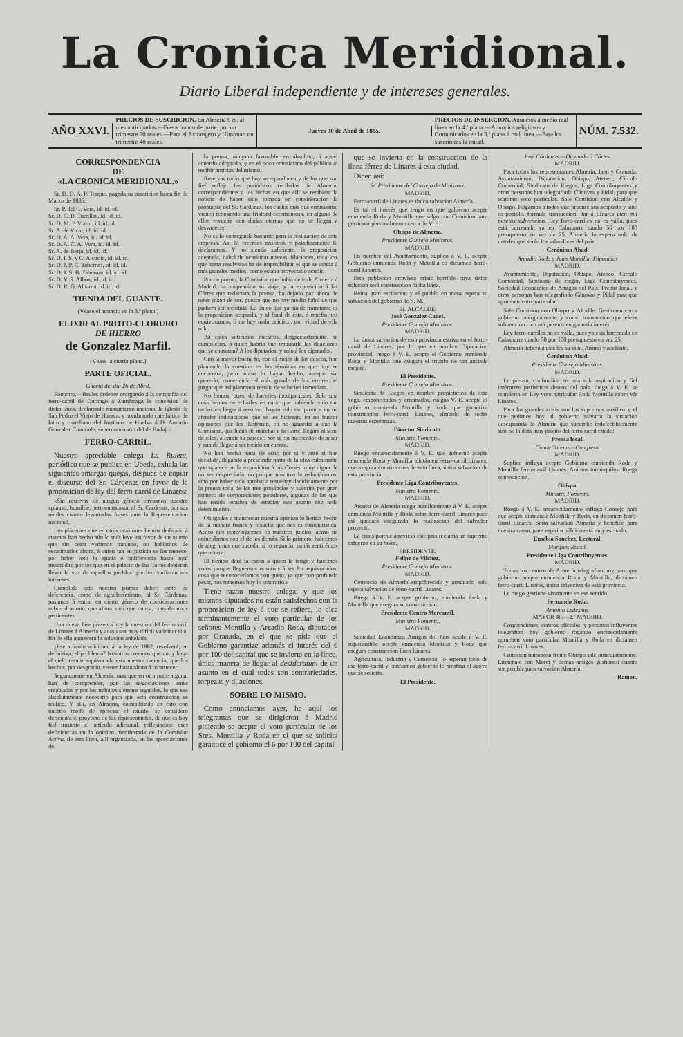La Cronica Meridional.
Diario Liberal independiente y de intereses generales.
AÑO XXVI.
PRECIOS DE SUSCRICION. En Almería 6 rs. al mes anticipados.—Fuera franco de porte, por un trimestre 20 reales.—Para el Extrangero y Ultramar, un trimestre 40 reales.
Juéves 30 de Abril de 1885.
PRECIOS DE INSERCION. Anuncios á medio real línea en la 4.ª plana.—Anuncios religiosos y Comunicados en la 3.ª plana á real línea.—Para los suscritores la mitad.
NÚM. 7.532.
CORRESPONDENCIA
DE
«LA CRONICA MERIDIONAL.»
Sr. D. D. A. P. Terque, pagada su suscricion hasta fin de Marzo de 1885.
Sr. P. del C. Vera, id. id. id.
Sr. D. C. R. Turrillas, id. id. id.
Sr. D. M. P. Viator, id. id. id.
Sr. A. de Vicar, id. id. id.
Sr. D. A. A. Vera, id. id. id.
Sr. D. A. C. A. Vera, id. id. id.
Sr. A. de Berja, id. id. id.
Sr. D. I. S. y C. Alcudia, id. id. id.
Sr. D. J. P. C. Tabernas, id. id. id.
Sr. D. J. S. B. Tabernas, id. id. id.
Sr. D. V. S. Albox, id. id. id.
Sr. D. R. G. Alhama, id. id. id.
TIENDA DEL GUANTE.
(Véase el anuncio en la 3.ª plana.)
ELIXIR AL PROTO-CLORURO
DE HIERRO
de Gonzalez Marfil.
(Véase la cuarta plana.)
PARTE OFICIAL.
Gaceta del dia 26 de Abril.
Fomento.—Reales órdenes otorgando á la compañía del ferro-carril de Durango á Zumárraga la concesion de dicha línea; declarando monumento nacional la iglesia de San Pedro el Viejo de Huesca, y nombrando catedrático de latin y castellano del Instituto de Huelva á D. Antonio Gonzalez Cuadrade, supernumerario del de Badajoz.
FERRO-CARRIL.
Nuestro apreciable colega La Ruleta, periódico que se publica en Ubeda, exhala las siguientes amargas quejas, despues de copiar el discurso del Sr. Cárdenas en favor de la proposicion de ley del ferro-carril de Linares:
«Sin reservas de ningun género enviamos nuestro aplauso, humilde, pero entusiasta, al Sr. Cárdenas, por sus nobles cuanto levantadas frases ante la Representacion nacional.
Los plácemes que en otras ocasiones hemos dedicado á cuantos han hecho aún lo más leve, en favor de un asunto que sin cesar venimos tratando, no habíamos de escatimarlos ahora, á quien tan en justicia se los merece, por haber roto la apatía é indiferencia hasta aquí mostradas, por los que en el palacio de las Córtes debieran llevar la voz de aquellos pueblos que les confiaran sus intereses.
Cumplido este nuestro primer deber, tanto de deferencia, como de agradecimiento, al Sr. Cárdenas, pasamos á entrar en cierto género de consideraciones sobre el asunto, que ahora, más que nunca, consideramos pertinentes.
Una nueva fase presenta hoy la cuestion del ferro-carril de Linares á Almería y acaso sea muy difícil vaticinar si al fin de ella aparecerá la solucion anhelada.
¿Ese artículo adicional á la ley de 1882, resolverá, en definitiva, el problema? Nosotros creemos que no, y haga el cielo resulte equivocada esta nuestra creencia, que los hechos, por desgracia, vienen hasta ahora á robustecer.
Seguramente en Almería, mas que en otra parte alguna, han de comprender, por las negociaciones antes entabladas y por los trabajos siempre seguidos, lo que sea absolutamente necesario para que esta construccion se realice. Y allí, en Almería, coincidiendo en ésto con nuestro modo de apreciar el asunto, se consideró deficiente el proyecto de los representantes, de que es hoy fiel trasunto el artículo adicional, reflejándose esas deficiencias en la opinion manifestada de la Comision Activa, de esta línea, allí organizada, en las apreciaciones de
la prensa, ninguna favorable, en absoluto, á aquel acuerdo adoptado, y en el poco entusiasmo del público al recibir noticias del mismo.
Reservas todas que hoy se reproducen y de las que son fiel reflejo los periódicos recibidos de Almería, correspondientes á las fechas en que allí se recibiera la noticia de haber sido tomada en consideracion la propuesta del Sr. Cárdenas, los cuales más que entusiasmo vienen rebosando una frialdad ceremoniosa, en alguno de ellos revuelta con dudas eternas que no se llegan á desvanecer.
No es lo conseguido bastante para la realizacion de esta empresa. Así lo creemos nosotros y paladinamente lo declaramos. Y no siendo suficiente, la proposicion aceptada, habrá de ocasionar nuevas dilaciones, toda vez que hasta resolverse ha de imposibilitar el que se acuda á más grandes medios, como estaba proyectado acudir.
Por de pronto, la Comision que habia de ir de Almería á Madrid, ha suspendido su viaje, y la exposicion á las Córtes que redactara la prensa, ha dejado por ahora de tener razon de ser, puesto que no hay medio hábil de que pudiera ser atendida. Lo único que ya puede tramitarse es la proposicion aceptada, y al final de ésta, ó mucho nos equivocamos, ó no hay nada práctico, por virtud de ella sola.
¡Si estos vaticinios nuestros, desgraciadamente, se cumplieran, á quien habria que imputarle las dilaciones que se causaran? A los diputados, y solo á los diputados.
Con la mayor buena fé, con el mejor de los deseos, han planteado la cuestion en los términos en que hoy se encuentra, pero acaso lo hayan hecho, aunque sin quererlo, cometiendo el más grande de los errores: el juzgar que así planteada resulta de solucion inmediata.
No hemos, pues, de hacerles inculpaciones. Solo una cosa hemos de echarles en cara: que habiendo sido tan tardos en llegar á resolver, hayan sido tan prontos en no atender indicaciones que se les hicieran, en no buscar opiniones que les ilustraran, en no aguardar á que la Comision, que habia de marchar á la Corte, llegara al seno de ellos, á emitir su parecer, por si era merecedor de pesar y aun de llegar á ser tenido en cuenta.
No han hecho nada de esto; por sí y ante sí han decidido, llegando á prescindir hasta de la idea culminante que aparece en la exposicion á las Cortes, muy digna de no ser despreciada, no porque nosotros la redactáramos, sino por haber sido aprobada resueltay decididamente por la prensa toda de las tres provincias y suscrita por gran número de corporaciones populares, algunas de las que han tenido ocasion de estudiar este asunto con todo detenimiento.
Obligados á manifestar nuestra opinion lo hemos hecho de la manera franca y resuelta que nos es característica. Acaso nos equivoquemos en nuestros juicios; acaso no coincidamos con el de los demás. Si lo primero, habremos de alegrarnos que suceda; si lo segundo, jamás sentirémos que ocurra.
El tiempo dará la razon á quien la tenga y hacemos votos porque lleguemos nosotros á ser los equivocados, cosa que reconoceríamos con gusto, ya que con profundo pesar, nos tememos hoy lo contrario.»
Tiene razon nuestro colega; y que los mismos diputados no están satisfechos con la proposicion de ley á que se refiere, lo dice terminantemente el voto particular de los señores Montilla y Arcadio Roda, diputados por Granada, en el que se pide que el Gobierno garantize además el interés del 6 por 100 del capital que se invierta en la línea, única manera de llegar al desideratum de un asunto en el cual todas son contrariedades, torpezas y dilaciones.
SOBRE LO MISMO.
Como anunciamos ayer, he aquí los telegramas que se dirigieron á Madrid pidiendo se acepte el voto particular de los Sres. Montilla y Roda en el que se solicita garantice el gobierno el 6 por 100 del capital
que se invierta en la construccion de la línea férrea de Linares á esta ciudad.
Dicen así:
Sr. Presidente del Consejo de Ministros.
MADRID.
Ferro-carril de Linares es única salvacion Almería.
Es tal el interés que tengo en que gobierno acepte enmienda Roda y Montilla que salgo con Comision para gestionar personalmente cerca de V. E.
Obispo de Almería.
Presidente Consejo Ministros.
MADRID.
En nombre del Ayuntamiento, suplico á V. E. acepte Gobierno enmienda Roda y Montilla en dictámen ferro-carril Linares.
Esta poblacion atraviesa crisis horrible cuya única solucion será construccion dicha línea.
Reina gran escitacion y el pueblo en masa espera su salvacion del gobierno de S. M.
EL ALCALDE,
José Gonzalez Canet.
Presidente Consejo Ministros.
MADRID.
La única salvacion de esta provincia estriva en el ferro-carril de Linares, por lo que en nombre Diputacion provincial, ruego á V. E. acepte el Gobierno enmienda Roda y Montilla que asegura el triunfo de tan ansiada mejora.
El Presidente.
Presidente Consejo Ministros.
Sindicato de Riegos en nombre propietarios de esta vega, empobrecidos y arruinados, ruegaá V. E. acepte el gobierno enmienda Montilla y Roda que garantiza construccion ferro-carril Linares, símbolo de todas nuestras esperanzas.
Director Sindicato.
Ministro Fomento.
MADRID.
Ruego encarecidamente á V. E. que gobierno acepte enmienda Roda y Montilla, dictámen Ferro-carril Linares, que asegura construccion de esta línea, única salvacion de esta provincia.
Presidente Liga Contribuyentes.
Ministro Fomento.
MADRID.
Ateneo de Almería ruega humildemente á V. E. acepte enmienda Montilla y Roda sobre ferro-carril Linares pues así quedará asegurada la realizacion del salvador proyecto.
La crisis porque atraviesa este pais reclama un supremo esfuerzo en su favor.
PRESIDENTE,
Felipe de Vilchez.
Presidente Consejo Ministros.
MADRID.
Comercio de Almería empobrecido y arruinado solo espera salvacion de ferro-carril Linares.
Ruega á V. E. acepte gobierno, enmienda Roda y Montilla que asegura su construccion.
Presidente Centro Mercantil.
Ministro Fomento.
MADRID.
Sociedad Económica Amigos del País acude á V. E. suplicándole acepte enmienda Montilla y Roda que asegura construccion línea Linares.
Agricultura, Industria y Comercio, lo esperan todo de ese ferro-carril y confiamos gobierno le prestará el apoyo que se solicita.
El Presidente.
José Cárdenas.—Diputado á Córtes.
MADRID.
Para todos los representantes Almería, Jaen y Granada, Ayuntamiento, Diputacion, Obispo, Ateneo, Círculo Comercial, Sindicato de Riegos, Liga Contribuyentes y otras personas han telegrafiado Cánovas y Pidal, para que admitan voto particular. Sale Comision con Alcalde y Obispo. Rogamos á todos que procure sea aceptado y sino es posible, formule transaccion, dar á Linares cien mil pesetas subvencion. Ley ferro-carriles no es valla, pues está barrenada ya en Calasparra dando 50 por 100 presupuesto en vez de 25. Almería lo espera todo de ustedes que serán los salvadores del país.
Gerónimo Abad,
Arcadio Roda y Juan Montilla.-Diputados
MADRID.
Ayuntamiento, Diputacion, Obispo, Ateneo, Círculo Comercial, Sindicato de riegor, Liga Contribuyentes, Sociedad Económica de Amigos del País, Prensa local, y otras personas han telegrafiado Cánovas y Pidal para que aprueben voto particular.
Sale Comision con Obispo y Alcalde. Gestionen cerca gobierno enérgicamente y como transaccion que eleve subvencion cien mil pesetas en garantía interés.
Ley ferro-carriles no es valla, pues ya está barrenada en Calasparra dando 50 por 100 presupuesto en vez 25.
Almería deberá á ustedes su vida. Animo y adelante.
Gerónimo Abad.
Presidente Consejo Ministros.
MADRID.
La prensa, confundida en una sola aspiracion y fiel intérprete justísimos deseos del país, ruega á V. E. se convierta en Ley voto particular Roda Montilla sobre vía Linares.
Para las grandes crisis son los supremos auxilios y el que pedimos hoy al gobierno salvaría la situacion desesperada de Almería que sucumbe indefectiblemente sino se la dota muy pronto del ferro carril citado:
Prensa local.
Conde Toreno.—Congreso.
MADRID.
Suplico influya acepte Gobierno enmienda Roda y Montilla ferro-carril Linares. Animos intranquilos. Ruega contestacion.
Obispo.
Ministro Fomento.
MADRID.
Ruego á V. E. encarecidamente influya Consejo para que acepte enmienda Montilla y Roda, en dictamen ferro-carril Linares. Sería salvacion Almería y benéfico para nuestra causa, pues espíritu público está muy escitado.
Eusebio Sanchez, Lectoral.
Marqués Riscal.
Presidente Liga Contribuyentes.
MADRID.
Todos los centros de Almería telegrafían hoy para que gobierno acepte enmienda Roda y Montilla, dictámen ferro-carril Linares, única salvacion de esta provincia.
Le ruego gestione vivamente en ese sentido.
Fernando Roda.
Antonio Ledesma.
MAYOR 48.—2.º MADRID.
Corporaciones, centros oficiales, y personas influyentes telegrafían hoy gobierno rogando encarecidamente aprueben voto particular Montilla y Roda en dictámen ferro-carril Linares.
Comision numerosa frente Obispo sale inmediatamente. Empeñate con Moret y demás amigos gestionen cuanto sea posible para salvacion Almería.
Ramon.